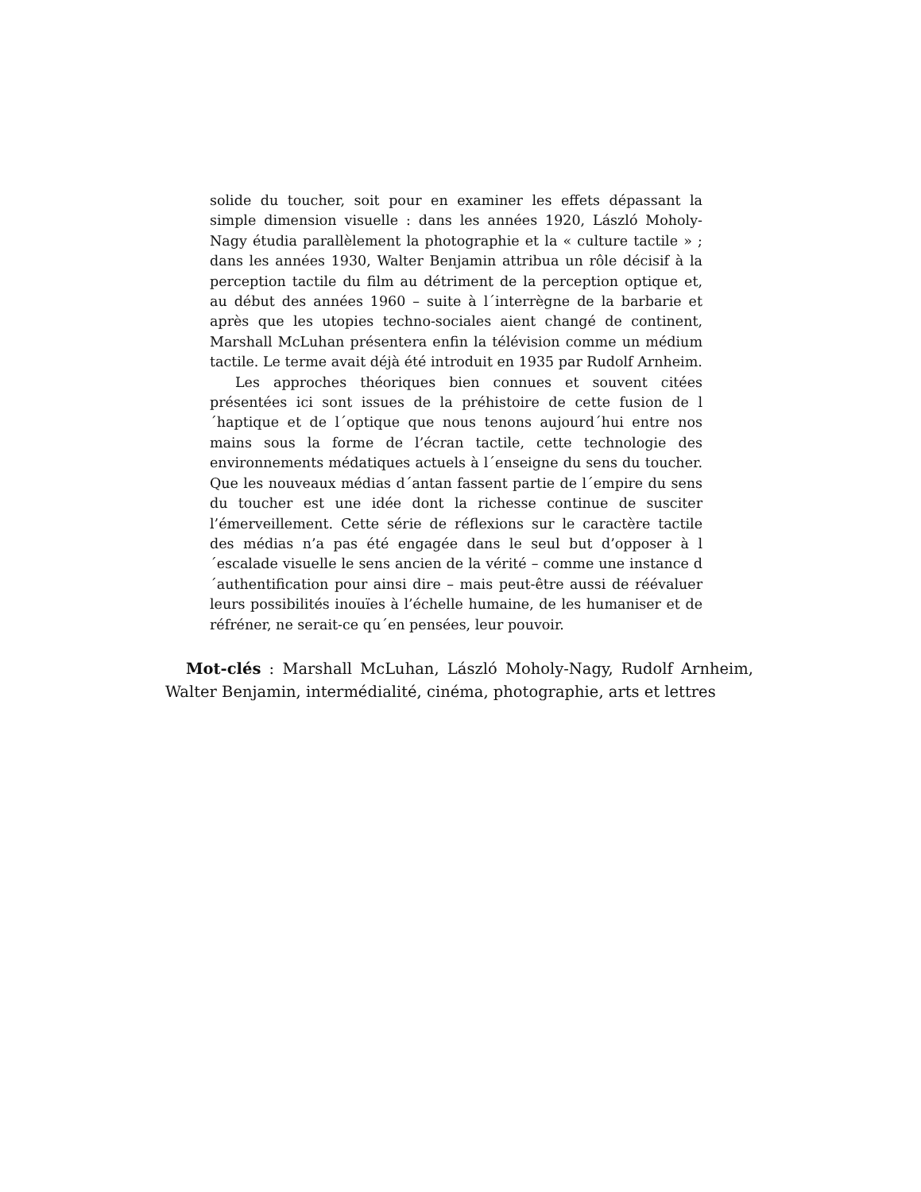solide du toucher, soit pour en examiner les effets dépassant la simple dimension visuelle : dans les années 1920, László Moholy-Nagy étudia parallèlement la photographie et la « culture tactile » ; dans les années 1930, Walter Benjamin attribua un rôle décisif à la perception tactile du film au détriment de la perception optique et, au début des années 1960 – suite à l´interrègne de la barbarie et après que les utopies techno-sociales aient changé de continent, Marshall McLuhan présentera enfin la télévision comme un médium tactile. Le terme avait déjà été introduit en 1935 par Rudolf Arnheim.
Les approches théoriques bien connues et souvent citées présentées ici sont issues de la préhistoire de cette fusion de l´haptique et de l´optique que nous tenons aujourd´hui entre nos mains sous la forme de l’écran tactile, cette technologie des environnements médatiques actuels à l´enseigne du sens du toucher. Que les nouveaux médias d´antan fassent partie de l´empire du sens du toucher est une idée dont la richesse continue de susciter l’émerveillement. Cette série de réflexions sur le caractère tactile des médias n’a pas été engagée dans le seul but d’opposer à l´escalade visuelle le sens ancien de la vérité – comme une instance d´authentification pour ainsi dire – mais peut-être aussi de réévaluer leurs possibilités inouïes à l’échelle humaine, de les humaniser et de réfréner, ne serait-ce qu´en pensées, leur pouvoir.
Mot-clés : Marshall McLuhan, László Moholy-Nagy, Rudolf Arnheim, Walter Benjamin, intermédialité, cinéma, photographie, arts et lettres